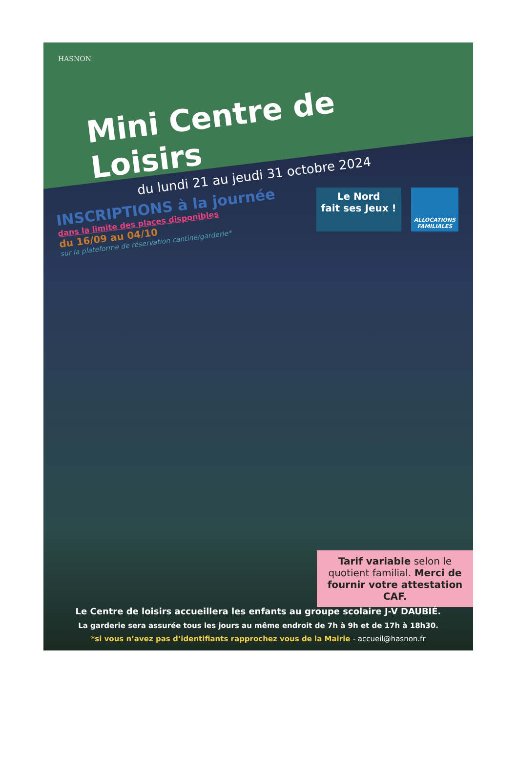HASNON
Mini Centre de Loisirs
du lundi 21 au jeudi 31 octobre 2024
Le Nord
fait ses Jeux !
ALLOCATIONS
FAMILIALES
INSCRIPTIONS à la journée
dans la limite des places disponibles
du 16/09 au 04/10
sur la plateforme de réservation cantine/garderie*
Tarif variable selon le quotient familial. Merci de fournir votre attestation CAF.
Le Centre de loisirs accueillera les enfants au groupe scolaire J-V DAUBIÉ.
La garderie sera assurée tous les jours au même endroit de 7h à 9h et de 17h à 18h30.
*si vous n’avez pas d’identifiants rapprochez vous de la Mairie - accueil@hasnon.fr